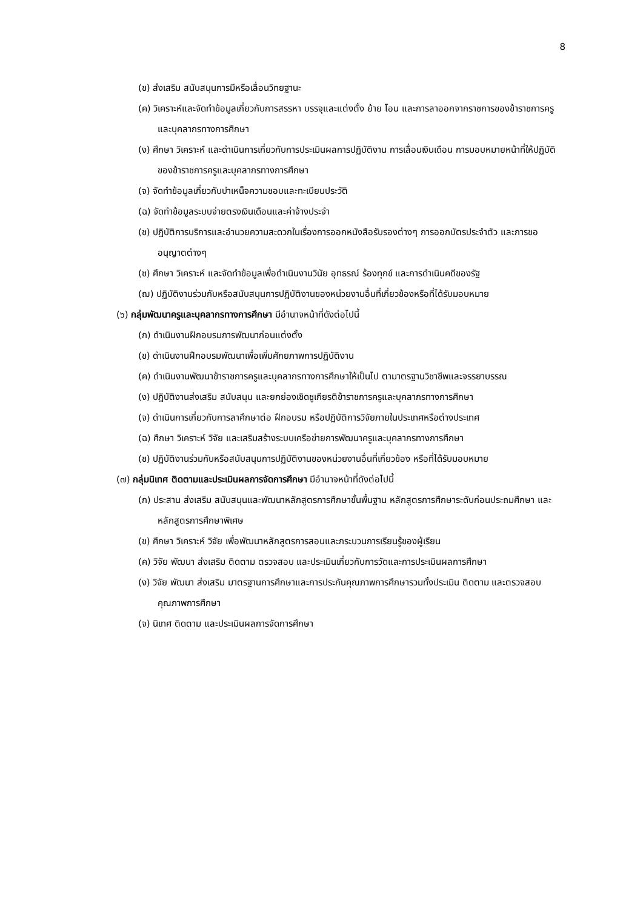8
(ข) ส่งเสริม สนับสนุนการมีหรือเลื่อนวิทยฐานะ
(ค) วิเคราะห์และจัดทำข้อมูลเกี่ยวกับการสรรหา บรรจุและแต่งตั้ง ย้าย โอน และการลาออกจากราชการของข้าราชการครูและบุคลากรทางการศึกษา
(ง) ศึกษา วิเคราะห์ และดำเนินการเกี่ยวกับการประเมินผลการปฏิบัติงาน การเลื่อนเงินเดือน การมอบหมายหน้าที่ให้ปฏิบัติของข้าราชการครูและบุคลากรทางการศึกษา
(จ) จัดทำข้อมูลเกี่ยวกับบำเหน็จความชอบและทะเบียนประวัติ
(ฉ) จัดทำข้อมูลระบบจ่ายตรงเงินเดือนและค่าจ้างประจำ
(ช) ปฏิบัติการบริการและอำนวยความสะดวกในเรื่องการออกหนังสือรับรองต่างๆ การออกบัตรประจำตัว และการขออนุญาตต่างๆ
(ซ) ศึกษา วิเคราะห์ และจัดทำข้อมูลเพื่อดำเนินงานวินัย อุทธรณ์ ร้องทุกข์ และการดำเนินคดีของรัฐ
(ฌ) ปฏิบัติงานร่วมกับหรือสนับสนุนการปฏิบัติงานของหน่วยงานอื่นที่เกี่ยวข้องหรือที่ได้รับมอบหมาย
(๖) กลุ่มพัฒนาครูและบุคลากรทางการศึกษา มีอำนาจหน้าที่ดังต่อไปนี้
(ก) ดำเนินงานฝึกอบรมการพัฒนาก่อนแต่งตั้ง
(ข) ดำเนินงานฝึกอบรมพัฒนาเพื่อเพิ่มศักยภาพการปฏิบัติงาน
(ค) ดำเนินงานพัฒนาข้าราชการครูและบุคลากรทางการศึกษาให้เป็นไป ตามาตรฐานวิชาชีพและจรรยาบรรณ
(ง) ปฏิบัติงานส่งเสริม สนับสนุน และยกย่องเชิดชูเกียรติข้าราชการครูและบุคลากรทางการศึกษา
(จ) ดำเนินการเกี่ยวกับการลาศึกษาต่อ ฝึกอบรม หรือปฏิบัติการวิจัยภายในประเทศหรือต่างประเทศ
(ฉ) ศึกษา วิเคราะห์ วิจัย และเสริมสร้างระบบเครือข่ายการพัฒนาครูและบุคลากรทางการศึกษา
(ช) ปฏิบัติงานร่วมกับหรือสนับสนุนการปฏิบัติงานของหน่วยงานอื่นที่เกี่ยวข้อง หรือที่ได้รับมอบหมาย
(๗) กลุ่มนิเทศ ติดตามและประเมินผลการจัดการศึกษา มีอำนาจหน้าที่ดังต่อไปนี้
(ก) ประสาน ส่งเสริม สนับสนุนและพัฒนาหลักสูตรการศึกษาขั้นพื้นฐาน หลักสูตรการศึกษาระดับก่อนประถมศึกษา และหลักสูตรการศึกษาพิเศษ
(ข) ศึกษา วิเคราะห์ วิจัย เพื่อพัฒนาหลักสูตรการสอนและกระบวนการเรียนรู้ของผู้เรียน
(ค) วิจัย พัฒนา ส่งเสริม ติดตาม ตรวจสอบ และประเมินเกี่ยวกับการวัดและการประเมินผลการศึกษา
(ง) วิจัย พัฒนา ส่งเสริม มาตรฐานการศึกษาและการประกันคุณภาพการศึกษารวมทั้งประเมิน ติดตาม และตรวจสอบคุณภาพการศึกษา
(จ) นิเทศ ติดตาม และประเมินผลการจัดการศึกษา